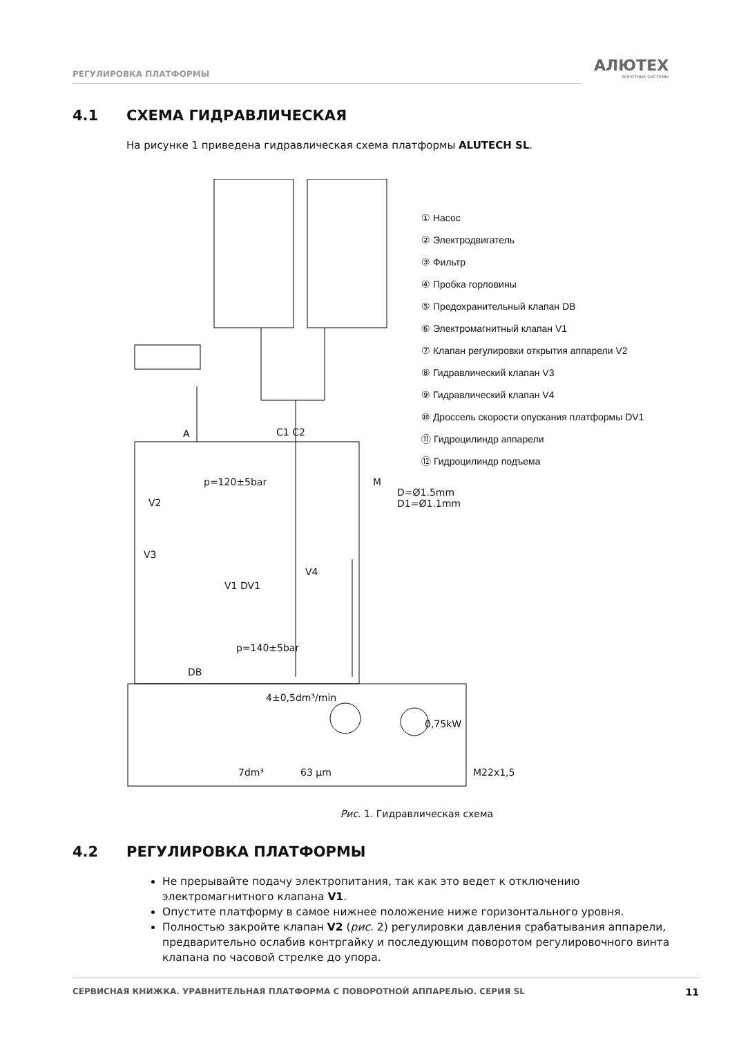РЕГУЛИРОВКА ПЛАТФОРМЫ АЛЮТЕХ
ВОРОТНЫЕ СИСТЕМЫ
4.1 СХЕМА ГИДРАВЛИЧЕСКАЯ
На рисунке 1 приведена гидравлическая схема платформы ALUTECH SL.
① Насос
② Электродвигатель
③ Фильтр
④ Пробка горловины
⑤ Предохранительный клапан DB
⑥ Электромагнитный клапан V1
⑦ Клапан регулировки открытия аппарели V2
⑧ Гидравлический клапан V3
⑨ Гидравлический клапан V4
⑩ Дроссель скорости опускания платформы DV1
⑪ Гидроцилиндр аппарели
⑫ Гидроцилиндр подъема
A C1 C2
p=120±5bar M
D=Ø1.5mm
D1=Ø1.1mm
V2
V3
V4
V1 DV1
p=140±5bar
DB
4±0,5dm³/min
0,75kW
7dm³ 63 μm M22x1,5
Рис. 1. Гидравлическая схема
4.2 РЕГУЛИРОВКА ПЛАТФОРМЫ
Не прерывайте подачу электропитания, так как это ведет к отключению электромагнитного клапана V1.
Опустите платформу в самое нижнее положение ниже горизонтального уровня.
Полностью закройте клапан V2 (рис. 2) регулировки давления срабатывания аппарели, предварительно ослабив контргайку и последующим поворотом регулировочного винта клапана по часовой стрелке до упора.
СЕРВИСНАЯ КНИЖКА. УРАВНИТЕЛЬНАЯ ПЛАТФОРМА С ПОВОРОТНОЙ АППАРЕЛЬЮ. СЕРИЯ SL 11